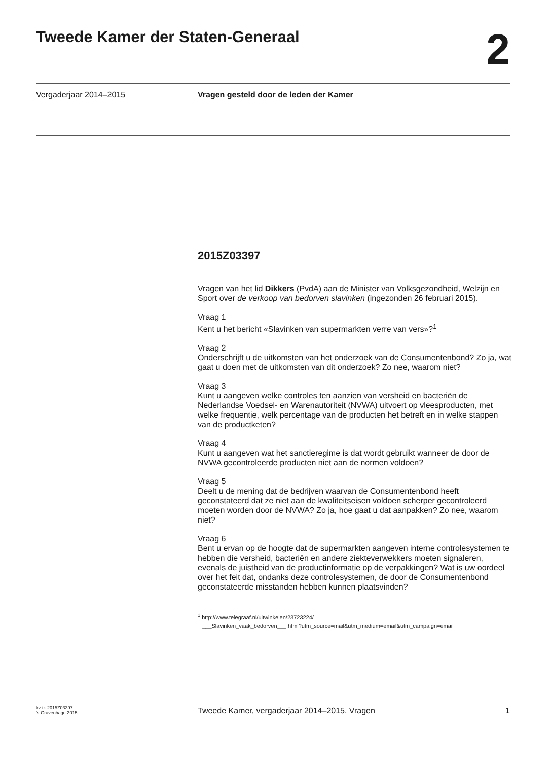Tweede Kamer der Staten-Generaal
2
Vergaderjaar 2014–2015 Vragen gesteld door de leden der Kamer
2015Z03397
Vragen van het lid Dikkers (PvdA) aan de Minister van Volksgezondheid, Welzijn en Sport over de verkoop van bedorven slavinken (ingezonden 26 februari 2015).
Vraag 1
Kent u het bericht «Slavinken van supermarkten verre van vers»?<sup>1</sup>
Vraag 2
Onderschrijft u de uitkomsten van het onderzoek van de Consumentenbond? Zo ja, wat gaat u doen met de uitkomsten van dit onderzoek? Zo nee, waarom niet?
Vraag 3
Kunt u aangeven welke controles ten aanzien van versheid en bacteriën de Nederlandse Voedsel- en Warenautoriteit (NVWA) uitvoert op vleesproducten, met welke frequentie, welk percentage van de producten het betreft en in welke stappen van de productketen?
Vraag 4
Kunt u aangeven wat het sanctieregime is dat wordt gebruikt wanneer de door de NVWA gecontroleerde producten niet aan de normen voldoen?
Vraag 5
Deelt u de mening dat de bedrijven waarvan de Consumentenbond heeft geconstateerd dat ze niet aan de kwaliteitseisen voldoen scherper gecontroleerd moeten worden door de NVWA? Zo ja, hoe gaat u dat aanpakken? Zo nee, waarom niet?
Vraag 6
Bent u ervan op de hoogte dat de supermarkten aangeven interne controlesystemen te hebben die versheid, bacteriën en andere ziekteverwekkers moeten signaleren, evenals de juistheid van de productinformatie op de verpakkingen? Wat is uw oordeel over het feit dat, ondanks deze controlesystemen, de door de Consumentenbond geconstateerde misstanden hebben kunnen plaatsvinden?
<sup>1</sup> http://www.telegraaf.nl/uitwinkelen/23723224/
___Slavinken_vaak_bedorven___.html?utm_source=mail&utm_medium=email&utm_campaign=email
kv-tk-2015Z03397
’s-Gravenhage 2015
Tweede Kamer, vergaderjaar 2014–2015, Vragen
1